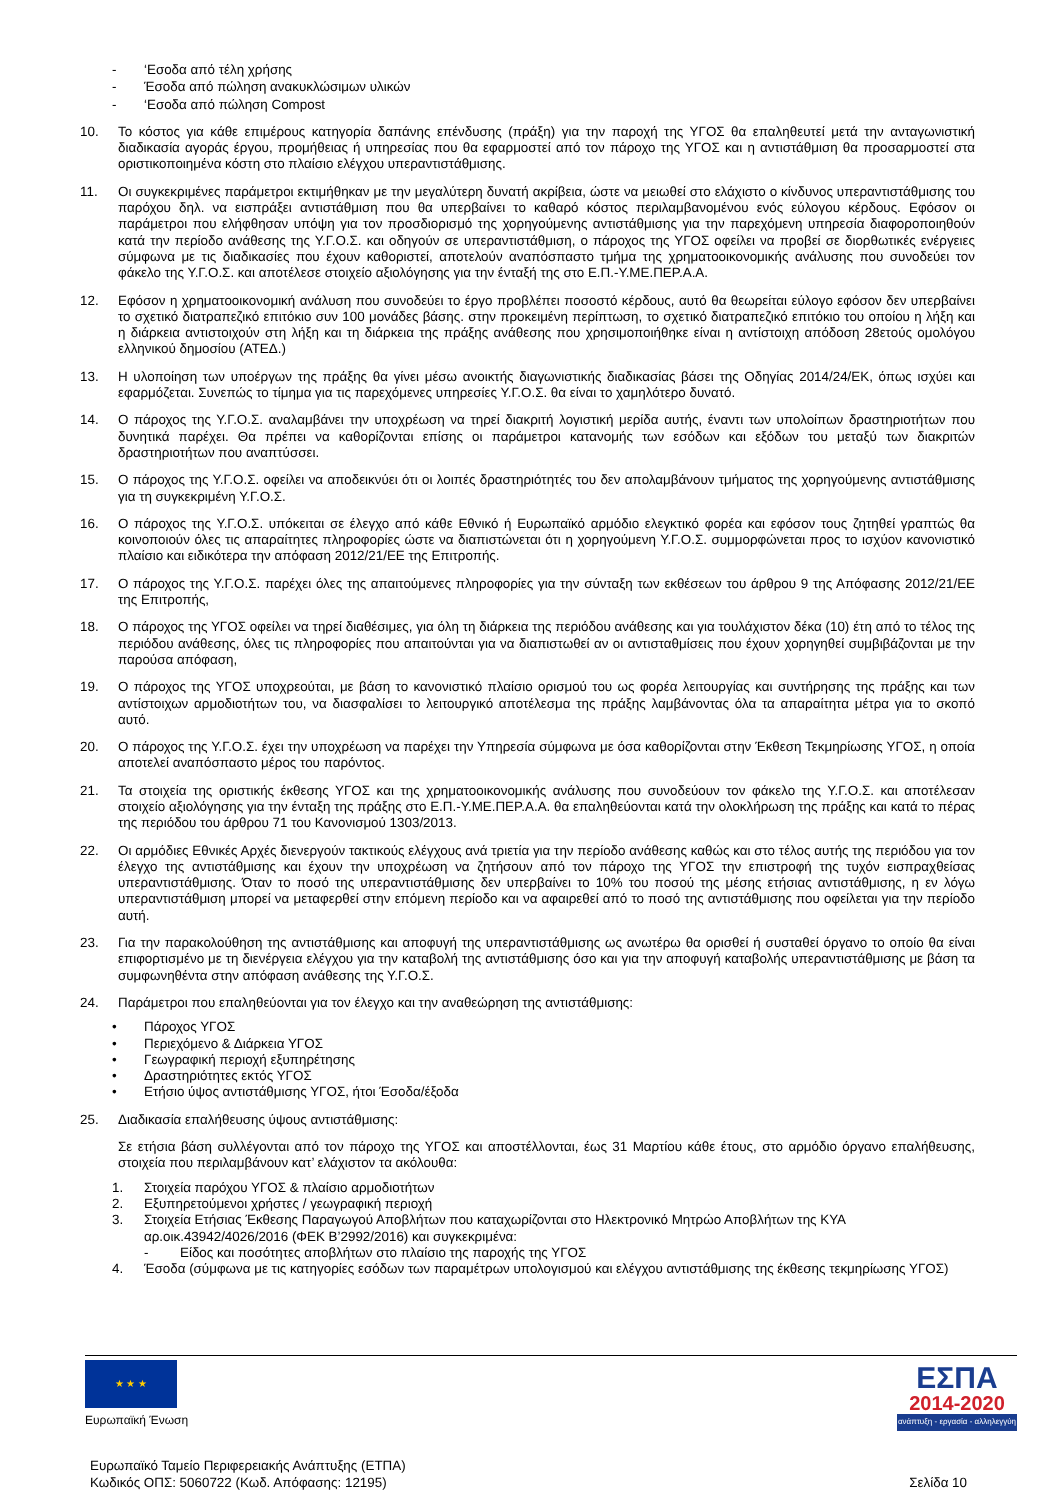- ‘Εσοδα από τέλη χρήσης
- Έσοδα από πώληση ανακυκλώσιμων υλικών
- ‘Εσοδα από πώληση Compost
10. Το κόστος για κάθε επιμέρους κατηγορία δαπάνης επένδυσης (πράξη) για την παροχή της ΥΓΟΣ θα επαληθευτεί μετά την ανταγωνιστική διαδικασία αγοράς έργου, προμήθειας ή υπηρεσίας που θα εφαρμοστεί από τον πάροχο της ΥΓΟΣ και η αντιστάθμιση θα προσαρμοστεί στα οριστικοποιημένα κόστη στο πλαίσιο ελέγχου υπεραντιστάθμισης.
11. Οι συγκεκριμένες παράμετροι εκτιμήθηκαν με την μεγαλύτερη δυνατή ακρίβεια, ώστε να μειωθεί στο ελάχιστο ο κίνδυνος υπεραντιστάθμισης του παρόχου δηλ. να εισπράξει αντιστάθμιση που θα υπερβαίνει το καθαρό κόστος περιλαμβανομένου ενός εύλογου κέρδους. Εφόσον οι παράμετροι που ελήφθησαν υπόψη για τον προσδιορισμό της χορηγούμενης αντιστάθμισης για την παρεχόμενη υπηρεσία διαφοροποιηθούν κατά την περίοδο ανάθεσης της Υ.Γ.Ο.Σ. και οδηγούν σε υπεραντιστάθμιση, ο πάροχος της ΥΓΟΣ οφείλει να προβεί σε διορθωτικές ενέργειες σύμφωνα με τις διαδικασίες που έχουν καθοριστεί, αποτελούν αναπόσπαστο τμήμα της χρηματοοικονομικής ανάλυσης που συνοδεύει τον φάκελο της Υ.Γ.Ο.Σ. και αποτέλεσε στοιχείο αξιολόγησης για την ένταξή της στο Ε.Π.-Υ.ΜΕ.ΠΕΡ.Α.Α.
12. Εφόσον η χρηματοοικονομική ανάλυση που συνοδεύει το έργο προβλέπει ποσοστό κέρδους, αυτό θα θεωρείται εύλογο εφόσον δεν υπερβαίνει το σχετικό διατραπεζικό επιτόκιο συν 100 μονάδες βάσης. στην προκειμένη περίπτωση, το σχετικό διατραπεζικό επιτόκιο του οποίου η λήξη και η διάρκεια αντιστοιχούν στη λήξη και τη διάρκεια της πράξης ανάθεσης που χρησιμοποιήθηκε είναι η αντίστοιχη απόδοση 28ετούς ομολόγου ελληνικού δημοσίου (ΑΤΕΔ.)
13. Η υλοποίηση των υποέργων της πράξης θα γίνει μέσω ανοικτής διαγωνιστικής διαδικασίας βάσει της Οδηγίας 2014/24/ΕΚ, όπως ισχύει και εφαρμόζεται. Συνεπώς το τίμημα για τις παρεχόμενες υπηρεσίες Υ.Γ.Ο.Σ. θα είναι το χαμηλότερο δυνατό.
14. Ο πάροχος της Υ.Γ.Ο.Σ. αναλαμβάνει την υποχρέωση να τηρεί διακριτή λογιστική μερίδα αυτής, έναντι των υπολοίπων δραστηριοτήτων που δυνητικά παρέχει. Θα πρέπει να καθορίζονται επίσης οι παράμετροι κατανομής των εσόδων και εξόδων του μεταξύ των διακριτών δραστηριοτήτων που αναπτύσσει.
15. Ο πάροχος της Υ.Γ.Ο.Σ. οφείλει να αποδεικνύει ότι οι λοιπές δραστηριότητές του δεν απολαμβάνουν τμήματος της χορηγούμενης αντιστάθμισης για τη συγκεκριμένη Υ.Γ.Ο.Σ.
16. Ο πάροχος της Υ.Γ.Ο.Σ. υπόκειται σε έλεγχο από κάθε Εθνικό ή Ευρωπαϊκό αρμόδιο ελεγκτικό φορέα και εφόσον τους ζητηθεί γραπτώς θα κοινοποιούν όλες τις απαραίτητες πληροφορίες ώστε να διαπιστώνεται ότι η χορηγούμενη Υ.Γ.Ο.Σ. συμμορφώνεται προς το ισχύον κανονιστικό πλαίσιο και ειδικότερα την απόφαση 2012/21/ΕΕ της Επιτροπής.
17. Ο πάροχος της Υ.Γ.Ο.Σ. παρέχει όλες της απαιτούμενες πληροφορίες για την σύνταξη των εκθέσεων του άρθρου 9 της Απόφασης 2012/21/ΕΕ της Επιτροπής,
18. Ο πάροχος της ΥΓΟΣ οφείλει να τηρεί διαθέσιμες, για όλη τη διάρκεια της περιόδου ανάθεσης και για τουλάχιστον δέκα (10) έτη από το τέλος της περιόδου ανάθεσης, όλες τις πληροφορίες που απαιτούνται για να διαπιστωθεί αν οι αντισταθμίσεις που έχουν χορηγηθεί συμβιβάζονται με την παρούσα απόφαση,
19. Ο πάροχος της ΥΓΟΣ υποχρεούται, με βάση το κανονιστικό πλαίσιο ορισμού του ως φορέα λειτουργίας και συντήρησης της πράξης και των αντίστοιχων αρμοδιοτήτων του, να διασφαλίσει το λειτουργικό αποτέλεσμα της πράξης λαμβάνοντας όλα τα απαραίτητα μέτρα για το σκοπό αυτό.
20. Ο πάροχος της Υ.Γ.Ο.Σ. έχει την υποχρέωση να παρέχει την Υπηρεσία σύμφωνα με όσα καθορίζονται στην Έκθεση Τεκμηρίωσης ΥΓΟΣ, η οποία αποτελεί αναπόσπαστο μέρος του παρόντος.
21. Τα στοιχεία της οριστικής έκθεσης ΥΓΟΣ και της χρηματοοικονομικής ανάλυσης που συνοδεύουν τον φάκελο της Υ.Γ.Ο.Σ. και αποτέλεσαν στοιχείο αξιολόγησης για την ένταξη της πράξης στο Ε.Π.-Υ.ΜΕ.ΠΕΡ.Α.Α. θα επαληθεύονται κατά την ολοκλήρωση της πράξης και κατά το πέρας της περιόδου του άρθρου 71 του Κανονισμού 1303/2013.
22. Οι αρμόδιες Εθνικές Αρχές διενεργούν τακτικούς ελέγχους ανά τριετία για την περίοδο ανάθεσης καθώς και στο τέλος αυτής της περιόδου για τον έλεγχο της αντιστάθμισης και έχουν την υποχρέωση να ζητήσουν από τον πάροχο της ΥΓΟΣ την επιστροφή της τυχόν εισπραχθείσας υπεραντιστάθμισης. Όταν το ποσό της υπεραντιστάθμισης δεν υπερβαίνει το 10% του ποσού της μέσης ετήσιας αντιστάθμισης, η εν λόγω υπεραντιστάθμιση μπορεί να μεταφερθεί στην επόμενη περίοδο και να αφαιρεθεί από το ποσό της αντιστάθμισης που οφείλεται για την περίοδο αυτή.
23. Για την παρακολούθηση της αντιστάθμισης και αποφυγή της υπεραντιστάθμισης ως ανωτέρω θα ορισθεί ή συσταθεί όργανο το οποίο θα είναι επιφορτισμένο με τη διενέργεια ελέγχου για την καταβολή της αντιστάθμισης όσο και για την αποφυγή καταβολής υπεραντιστάθμισης με βάση τα συμφωνηθέντα στην απόφαση ανάθεσης της Υ.Γ.Ο.Σ.
24. Παράμετροι που επαληθεύονται για τον έλεγχο και την αναθεώρηση της αντιστάθμισης:
• Πάροχος ΥΓΟΣ
• Περιεχόμενο & Διάρκεια ΥΓΟΣ
• Γεωγραφική περιοχή εξυπηρέτησης
• Δραστηριότητες εκτός ΥΓΟΣ
• Ετήσιο ύψος αντιστάθμισης ΥΓΟΣ, ήτοι Έσοδα/έξοδα
25. Διαδικασία επαλήθευσης ύψους αντιστάθμισης:
Σε ετήσια βάση συλλέγονται από τον πάροχο της ΥΓΟΣ και αποστέλλονται, έως 31 Μαρτίου κάθε έτους, στο αρμόδιο όργανο επαλήθευσης, στοιχεία που περιλαμβάνουν κατ’ ελάχιστον τα ακόλουθα:
1. Στοιχεία παρόχου ΥΓΟΣ & πλαίσιο αρμοδιοτήτων
2. Εξυπηρετούμενοι χρήστες / γεωγραφική περιοχή
3. Στοιχεία Ετήσιας Έκθεσης Παραγωγού Αποβλήτων που καταχωρίζονται στο Ηλεκτρονικό Μητρώο Αποβλήτων της ΚΥΑ αρ.οικ.43942/4026/2016 (ΦΕΚ Β’2992/2016) και συγκεκριμένα:
- Είδος και ποσότητες αποβλήτων στο πλαίσιο της παροχής της ΥΓΟΣ
4. Έσοδα (σύμφωνα με τις κατηγορίες εσόδων των παραμέτρων υπολογισμού και ελέγχου αντιστάθμισης της έκθεσης τεκμηρίωσης ΥΓΟΣ)
★ ★ ★
Ευρωπαϊκή Ένωση
ΕΣΠΑ
2014-2020
ανάπτυξη - εργασία - αλληλεγγύη
Ευρωπαϊκό Ταμείο Περιφερειακής Ανάπτυξης (ΕΤΠΑ)
Κωδικός ΟΠΣ: 5060722 (Κωδ. Απόφασης: 12195)
Σελίδα 10